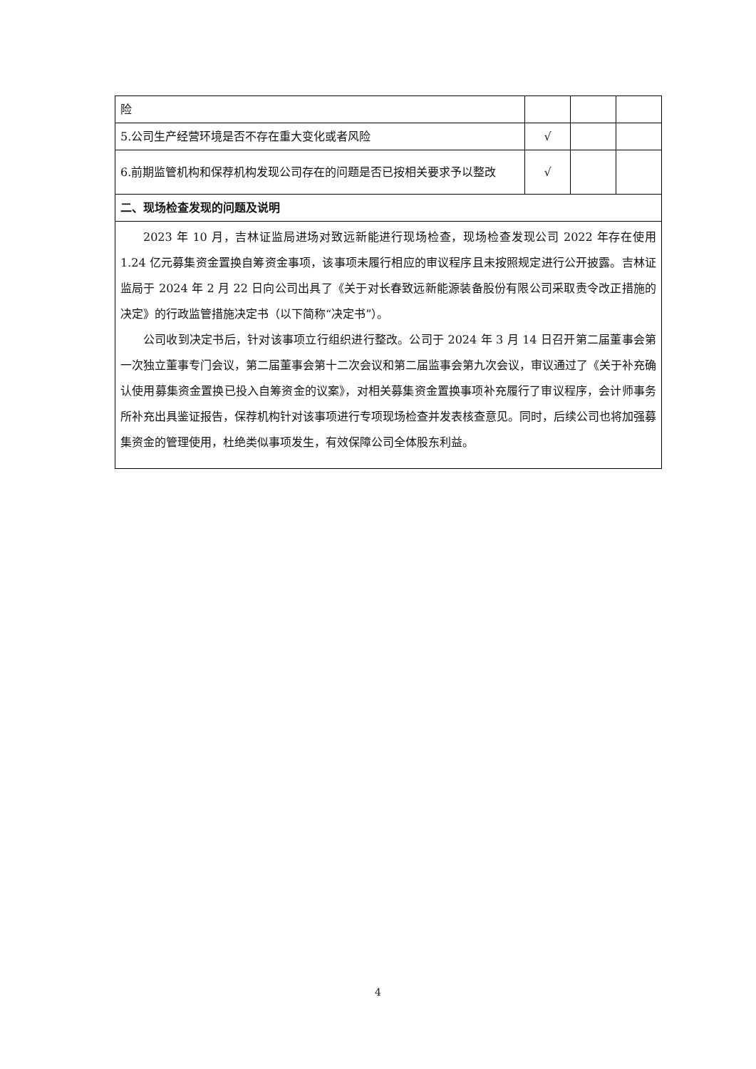| 险 | | | |
| 5.公司生产经营环境是否不存在重大变化或者风险 | √ | | |
| 6.前期监管机构和保荐机构发现公司存在的问题是否已按相关要求予以整改 | √ | | |
| 二、现场检查发现的问题及说明 | | | |
| 2023 年 10 月，吉林证监局进场对致远新能进行现场检查，现场检查发现公司 2022 年存在使用 1.24 亿元募集资金置换自筹资金事项，该事项未履行相应的审议程序且未按照规定进行公开披露。吉林证监局于 2024 年 2 月 22 日向公司出具了《关于对长春致远新能源装备股份有限公司采取责令改正措施的决定》的行政监管措施决定书（以下简称“决定书”）。 公司收到决定书后，针对该事项立行组织进行整改。公司于 2024 年 3 月 14 日召开第二届董事会第一次独立董事专门会议，第二届董事会第十二次会议和第二届监事会第九次会议，审议通过了《关于补充确认使用募集资金置换已投入自筹资金的议案》，对相关募集资金置换事项补充履行了审议程序，会计师事务所补充出具鉴证报告，保荐机构针对该事项进行专项现场检查并发表核查意见。同时，后续公司也将加强募集资金的管理使用，杜绝类似事项发生，有效保障公司全体股东利益。 | | | |
4